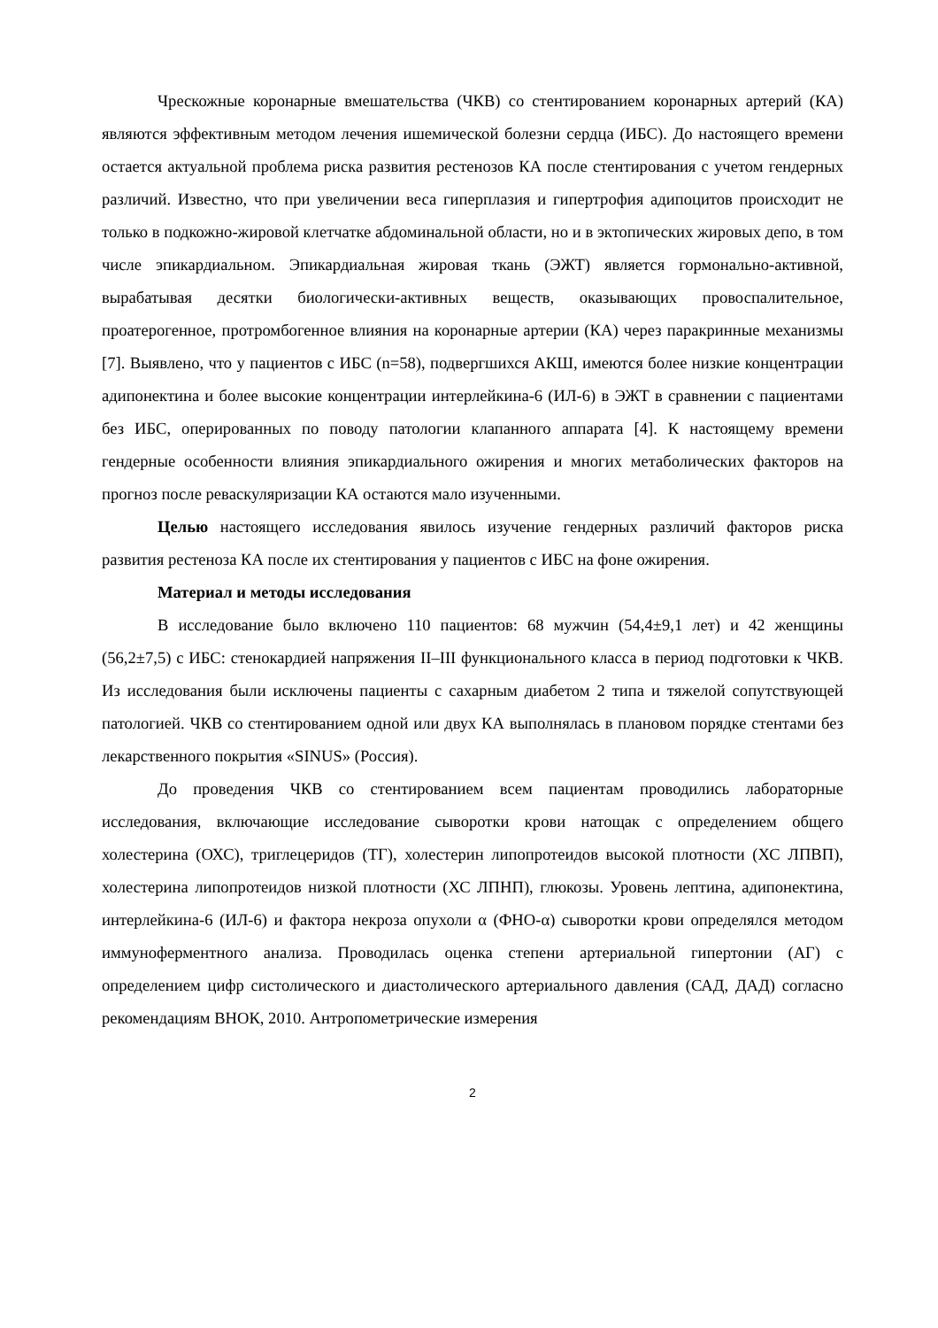Чрескожные коронарные вмешательства (ЧКВ) со стентированием коронарных артерий (КА) являются эффективным методом лечения ишемической болезни сердца (ИБС). До настоящего времени остается актуальной проблема риска развития рестенозов КА после стентирования с учетом гендерных различий. Известно, что при увеличении веса гиперплазия и гипертрофия адипоцитов происходит не только в подкожно-жировой клетчатке абдоминальной области, но и в эктопических жировых депо, в том числе эпикардиальном. Эпикардиальная жировая ткань (ЭЖТ) является гормонально-активной, вырабатывая десятки биологически-активных веществ, оказывающих провоспалительное, проатерогенное, протромбогенное влияния на коронарные артерии (КА) через паракринные механизмы [7]. Выявлено, что у пациентов с ИБС (n=58), подвергшихся АКШ, имеются более низкие концентрации адипонектина и более высокие концентрации интерлейкина-6 (ИЛ-6) в ЭЖТ в сравнении с пациентами без ИБС, оперированных по поводу патологии клапанного аппарата [4]. К настоящему времени гендерные особенности влияния эпикардиального ожирения и многих метаболических факторов на прогноз после реваскуляризации КА остаются мало изученными.
Целью настоящего исследования явилось изучение гендерных различий факторов риска развития рестеноза КА после их стентирования у пациентов с ИБС на фоне ожирения.
Материал и методы исследования
В исследование было включено 110 пациентов: 68 мужчин (54,4±9,1 лет) и 42 женщины (56,2±7,5) с ИБС: стенокардией напряжения II–III функционального класса в период подготовки к ЧКВ. Из исследования были исключены пациенты с сахарным диабетом 2 типа и тяжелой сопутствующей патологией. ЧКВ со стентированием одной или двух КА выполнялась в плановом порядке стентами без лекарственного покрытия «SINUS» (Россия).
До проведения ЧКВ со стентированием всем пациентам проводились лабораторные исследования, включающие исследование сыворотки крови натощак с определением общего холестерина (ОХС), триглецеридов (ТГ), холестерин липопротеидов высокой плотности (ХС ЛПВП), холестерина липопротеидов низкой плотности (ХС ЛПНП), глюкозы. Уровень лептина, адипонектина, интерлейкина-6 (ИЛ-6) и фактора некроза опухоли α (ФНО-α) сыворотки крови определялся методом иммуноферментного анализа. Проводилась оценка степени артериальной гипертонии (АГ) с определением цифр систолического и диастолического артериального давления (САД, ДАД) согласно рекомендациям ВНОК, 2010. Антропометрические измерения
2